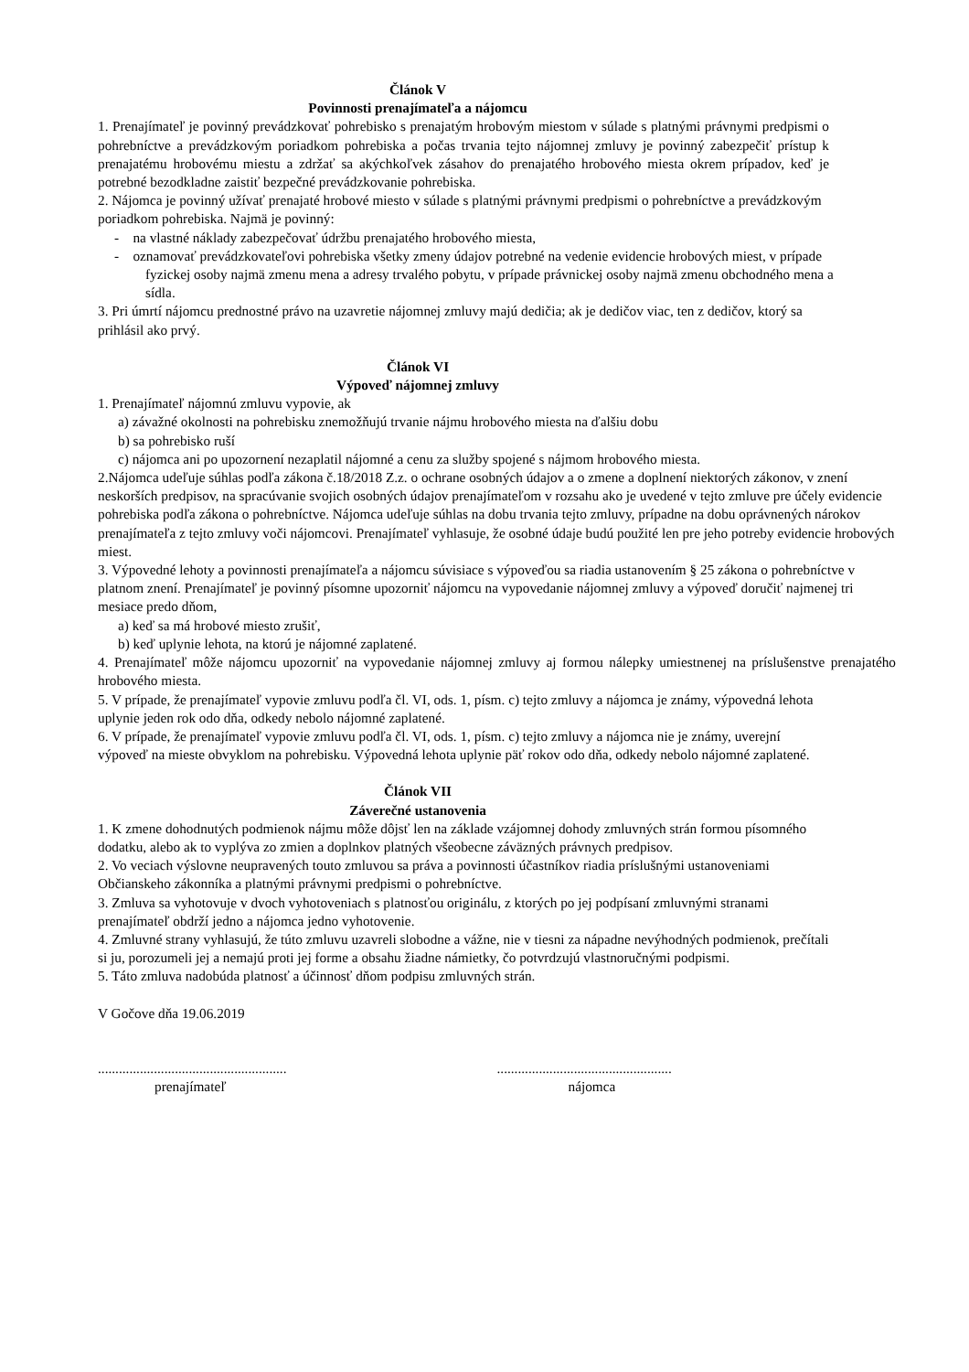Článok V
Povinnosti prenajímateľa a nájomcu
1. Prenajímateľ je povinný prevádzkovať pohrebisko s prenajatým hrobovým miestom v súlade s platnými právnymi predpismi o pohrebníctve a prevádzkovým poriadkom pohrebiska a počas trvania tejto nájomnej zmluvy je povinný zabezpečiť prístup k prenajatému hrobovému miestu a zdržať sa akýchkoľvek zásahov do prenajatého hrobového miesta okrem prípadov, keď je potrebné bezodkladne zaistiť bezpečné prevádzkovanie pohrebiska.
2. Nájomca je povinný užívať prenajaté hrobové miesto v súlade s platnými právnymi predpismi o pohrebníctve a prevádzkovým poriadkom pohrebiska. Najmä je povinný:
- na vlastné náklady zabezpečovať údržbu prenajatého hrobového miesta,
- oznamovať prevádzkovateľovi pohrebiska všetky zmeny údajov potrebné na vedenie evidencie hrobových miest, v prípade fyzickej osoby najmä zmenu mena a adresy trvalého pobytu, v prípade právnickej osoby najmä zmenu obchodného mena a sídla.
3. Pri úmrtí nájomcu prednostné právo na uzavretie nájomnej zmluvy majú dedičia; ak je dedičov viac, ten z dedičov, ktorý sa prihlásil ako prvý.
Článok VI
Výpoveď nájomnej zmluvy
1. Prenajímateľ nájomnú zmluvu vypovie, ak
a) závažné okolnosti na pohrebisku znemožňujú trvanie nájmu hrobového miesta na ďalšiu dobu
b) sa pohrebisko ruší
c) nájomca ani po upozornení nezaplatil nájomné a cenu za služby spojené s nájmom hrobového miesta.
2.Nájomca udeľuje súhlas podľa zákona č.18/2018 Z.z. o ochrane osobných údajov a o zmene a doplnení niektorých zákonov, v znení neskorších predpisov, na spracúvanie svojich osobných údajov prenajímateľom v rozsahu ako je uvedené v tejto zmluve pre účely evidencie pohrebiska podľa zákona o pohrebníctve. Nájomca udeľuje súhlas na dobu trvania tejto zmluvy, prípadne na dobu oprávnených nárokov prenajímateľa z tejto zmluvy voči nájomcovi. Prenajímateľ vyhlasuje, že osobné údaje budú použité len pre jeho potreby evidencie hrobových miest.
3. Výpovedné lehoty a povinnosti prenajímateľa a nájomcu súvisiace s výpoveďou sa riadia ustanovením § 25 zákona o pohrebníctve v platnom znení. Prenajímateľ je povinný písomne upozorniť nájomcu na vypovedanie nájomnej zmluvy a výpoveď doručiť najmenej tri mesiace predo dňom,
a) keď sa má hrobové miesto zrušiť,
b) keď uplynie lehota, na ktorú je nájomné zaplatené.
4. Prenajímateľ môže nájomcu upozorniť na vypovedanie nájomnej zmluvy aj formou nálepky umiestnenej na príslušenstve prenajatého hrobového miesta.
5. V prípade, že prenajímateľ vypovie zmluvu podľa čl. VI, ods. 1, písm. c) tejto zmluvy a nájomca je známy, výpovedná lehota uplynie jeden rok odo dňa, odkedy nebolo nájomné zaplatené.
6. V prípade, že prenajímateľ vypovie zmluvu podľa čl. VI, ods. 1, písm. c) tejto zmluvy a nájomca nie je známy, uverejní výpoveď na mieste obvyklom na pohrebisku. Výpovedná lehota uplynie päť rokov odo dňa, odkedy nebolo nájomné zaplatené.
Článok VII
Záverečné ustanovenia
1. K zmene dohodnutých podmienok nájmu môže dôjsť len na základe vzájomnej dohody zmluvných strán formou písomného dodatku, alebo ak to vyplýva zo zmien a doplnkov platných všeobecne záväzných právnych predpisov.
2. Vo veciach výslovne neupravených touto zmluvou sa práva a povinnosti účastníkov riadia príslušnými ustanoveniami Občianskeho zákonníka a platnými právnymi predpismi o pohrebníctve.
3. Zmluva sa vyhotovuje v dvoch vyhotoveniach s platnosťou originálu, z ktorých po jej podpísaní zmluvnými stranami prenajímateľ obdrží jedno a nájomca jedno vyhotovenie.
4. Zmluvné strany vyhlasujú, že túto zmluvu uzavreli slobodne a vážne, nie v tiesni za nápadne nevýhodných podmienok, prečítali si ju, porozumeli jej a nemajú proti jej forme a obsahu žiadne námietky, čo potvrdzujú vlastnoručnými podpismi.
5. Táto zmluva nadobúda platnosť a účinnosť dňom podpisu zmluvných strán.
V Gočove dňa 19.06.2019
......................................................
prenajímateľ
..................................................
nájomca